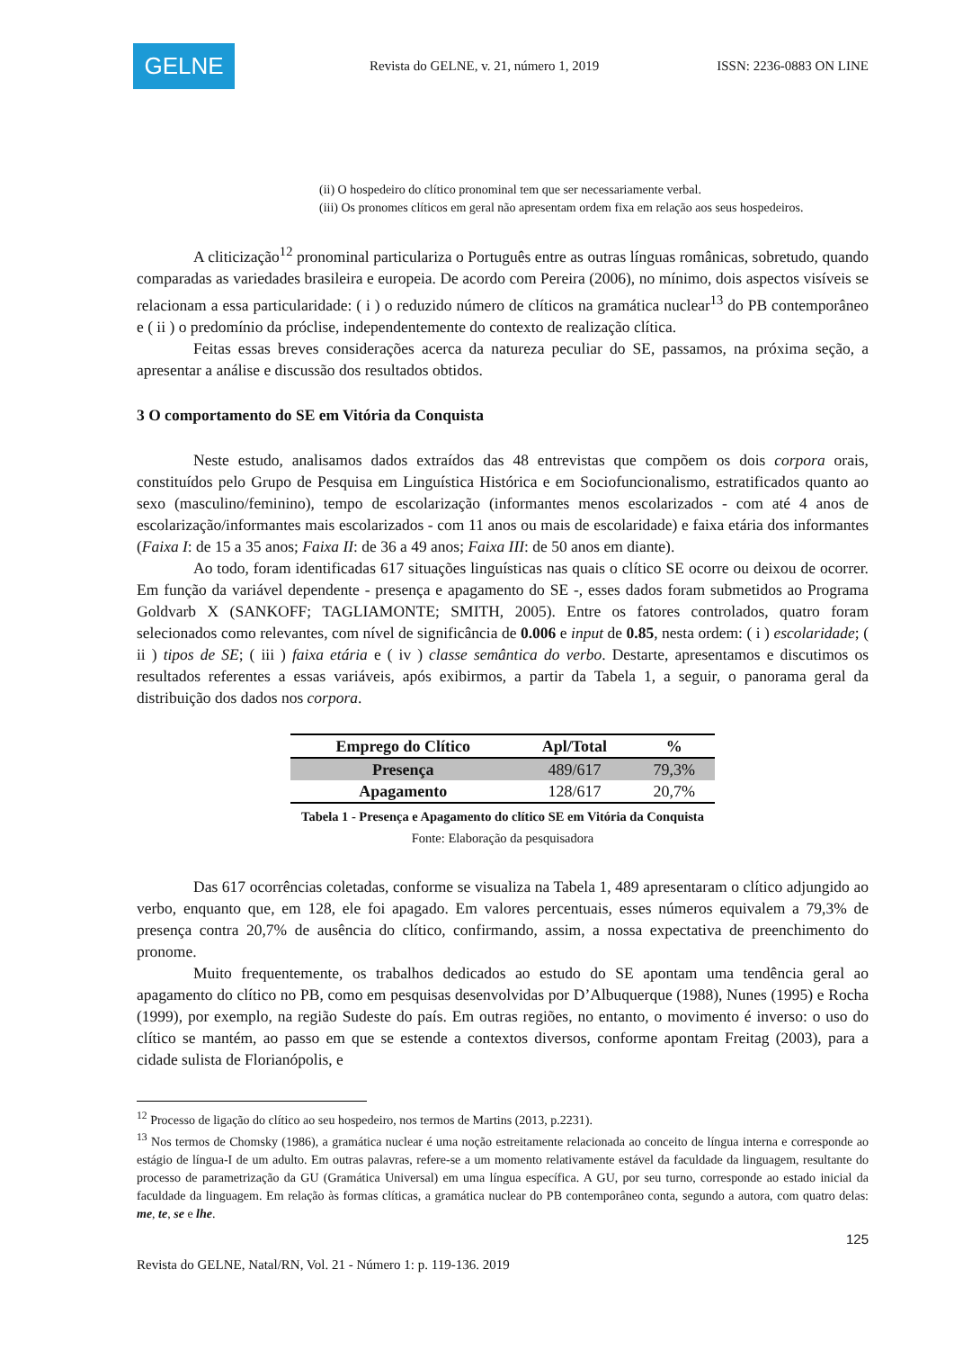GELNE
Revista do GELNE, v. 21, número 1, 2019
ISSN: 2236-0883 ON LINE
(ii) O hospedeiro do clítico pronominal tem que ser necessariamente verbal.
(iii) Os pronomes clíticos em geral não apresentam ordem fixa em relação aos seus hospedeiros.
A cliticização<sup>12</sup> pronominal particulariza o Português entre as outras línguas românicas, sobretudo, quando comparadas as variedades brasileira e europeia. De acordo com Pereira (2006), no mínimo, dois aspectos visíveis se relacionam a essa particularidade: ( i ) o reduzido número de clíticos na gramática nuclear<sup>13</sup> do PB contemporâneo e ( ii ) o predomínio da próclise, independentemente do contexto de realização clítica.
Feitas essas breves considerações acerca da natureza peculiar do SE, passamos, na próxima seção, a apresentar a análise e discussão dos resultados obtidos.
3 O comportamento do SE em Vitória da Conquista
Neste estudo, analisamos dados extraídos das 48 entrevistas que compõem os dois corpora orais, constituídos pelo Grupo de Pesquisa em Linguística Histórica e em Sociofuncionalismo, estratificados quanto ao sexo (masculino/feminino), tempo de escolarização (informantes menos escolarizados - com até 4 anos de escolarização/informantes mais escolarizados - com 11 anos ou mais de escolaridade) e faixa etária dos informantes (Faixa I: de 15 a 35 anos; Faixa II: de 36 a 49 anos; Faixa III: de 50 anos em diante).
Ao todo, foram identificadas 617 situações linguísticas nas quais o clítico SE ocorre ou deixou de ocorrer. Em função da variável dependente - presença e apagamento do SE -, esses dados foram submetidos ao Programa Goldvarb X (SANKOFF; TAGLIAMONTE; SMITH, 2005). Entre os fatores controlados, quatro foram selecionados como relevantes, com nível de significância de 0.006 e input de 0.85, nesta ordem: ( i ) escolaridade; ( ii ) tipos de SE; ( iii ) faixa etária e ( iv ) classe semântica do verbo. Destarte, apresentamos e discutimos os resultados referentes a essas variáveis, após exibirmos, a partir da Tabela 1, a seguir, o panorama geral da distribuição dos dados nos corpora.
| Emprego do Clítico | Apl/Total | % |
| --- | --- | --- |
| Presença | 489/617 | 79,3% |
| Apagamento | 128/617 | 20,7% |
Tabela 1 - Presença e Apagamento do clítico SE em Vitória da Conquista
Fonte: Elaboração da pesquisadora
Das 617 ocorrências coletadas, conforme se visualiza na Tabela 1, 489 apresentaram o clítico adjungido ao verbo, enquanto que, em 128, ele foi apagado. Em valores percentuais, esses números equivalem a 79,3% de presença contra 20,7% de ausência do clítico, confirmando, assim, a nossa expectativa de preenchimento do pronome.
Muito frequentemente, os trabalhos dedicados ao estudo do SE apontam uma tendência geral ao apagamento do clítico no PB, como em pesquisas desenvolvidas por D’Albuquerque (1988), Nunes (1995) e Rocha (1999), por exemplo, na região Sudeste do país. Em outras regiões, no entanto, o movimento é inverso: o uso do clítico se mantém, ao passo em que se estende a contextos diversos, conforme apontam Freitag (2003), para a cidade sulista de Florianópolis, e
<sup>12</sup> Processo de ligação do clítico ao seu hospedeiro, nos termos de Martins (2013, p.2231).
<sup>13</sup> Nos termos de Chomsky (1986), a gramática nuclear é uma noção estreitamente relacionada ao conceito de língua interna e corresponde ao estágio de língua-I de um adulto. Em outras palavras, refere-se a um momento relativamente estável da faculdade da linguagem, resultante do processo de parametrização da GU (Gramática Universal) em uma língua específica. A GU, por seu turno, corresponde ao estado inicial da faculdade da linguagem. Em relação às formas clíticas, a gramática nuclear do PB contemporâneo conta, segundo a autora, com quatro delas: me, te, se e lhe.
125
Revista do GELNE, Natal/RN, Vol. 21 - Número 1: p. 119-136. 2019